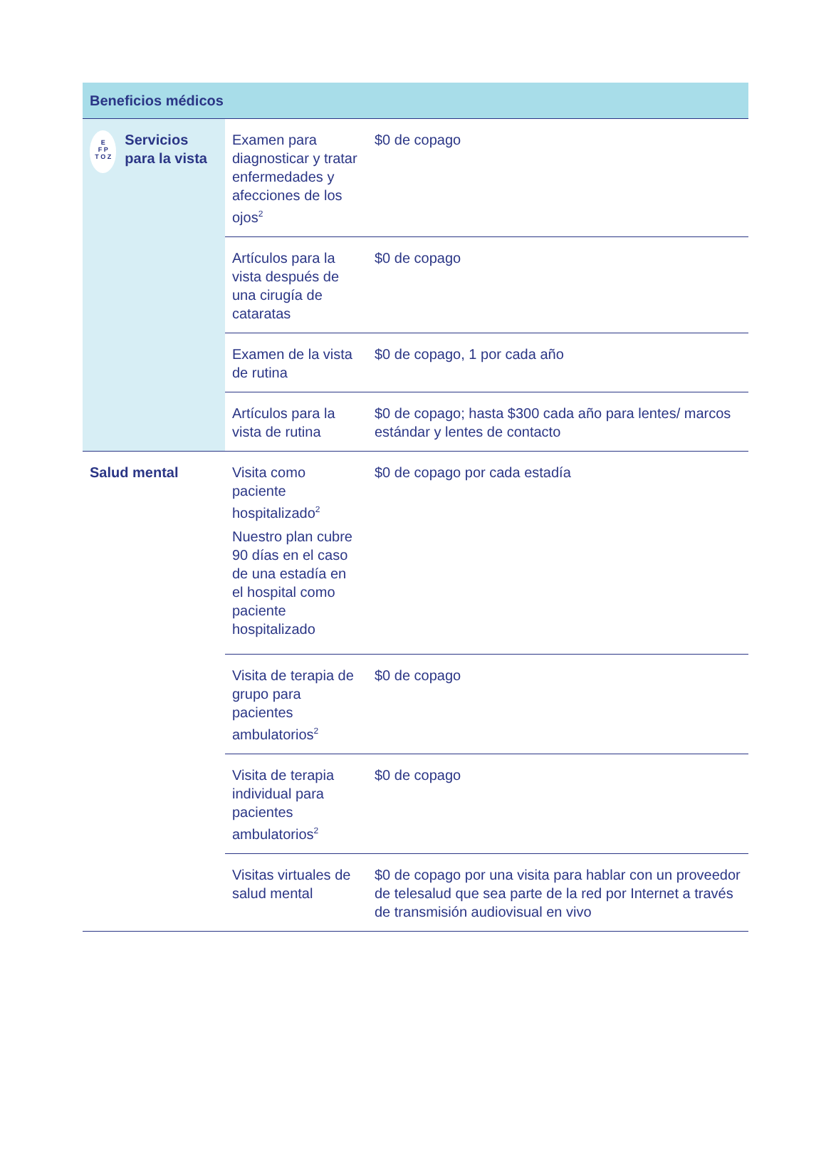| Beneficios médicos | | |
| --- | --- | --- |
| E F P T O Z Servicios para la vista | Examen para diagnosticar y tratar enfermedades y afecciones de los ojos<sup>2</sup> | $0 de copago |
| | Artículos para la vista después de una cirugía de cataratas | $0 de copago |
| | Examen de la vista de rutina | $0 de copago, 1 por cada año |
| | Artículos para la vista de rutina | $0 de copago; hasta $300 cada año para lentes/ marcos estándar y lentes de contacto |
| Salud mental | Visita como paciente hospitalizado<sup>2</sup> Nuestro plan cubre 90 días en el caso de una estadía en el hospital como paciente hospitalizado | $0 de copago por cada estadía |
| | Visita de terapia de grupo para pacientes ambulatorios<sup>2</sup> | $0 de copago |
| | Visita de terapia individual para pacientes ambulatorios<sup>2</sup> | $0 de copago |
| | Visitas virtuales de salud mental | $0 de copago por una visita para hablar con un proveedor de telesalud que sea parte de la red por Internet a través de transmisión audiovisual en vivo |